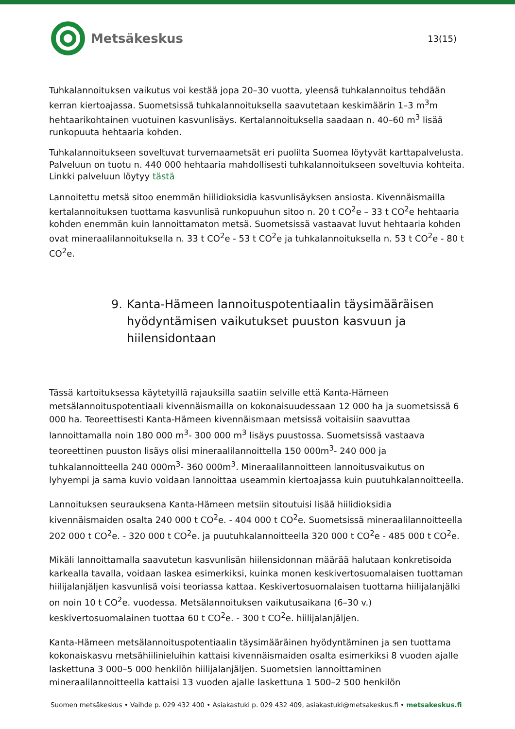Metsäkeskus
13(15)
Tuhkalannoituksen vaikutus voi kestää jopa 20–30 vuotta, yleensä tuhkalannoitus tehdään kerran kiertoajassa. Suometsissä tuhkalannoituksella saavutetaan keskimäärin 1–3 m<sup>3</sup>m hehtaarikohtainen vuotuinen kasvunlisäys. Kertalannoituksella saadaan n. 40–60 m<sup>3</sup> lisää runkopuuta hehtaaria kohden.
Tuhkalannoitukseen soveltuvat turvemaametsät eri puolilta Suomea löytyvät karttapalvelusta. Palveluun on tuotu n. 440 000 hehtaaria mahdollisesti tuhkalannoitukseen soveltuvia kohteita. Linkki palveluun löytyy tästä
Lannoitettu metsä sitoo enemmän hiilidioksidia kasvunlisäyksen ansiosta. Kivennäismailla kertalannoituksen tuottama kasvunlisä runkopuuhun sitoo n. 20 t CO<sup>2</sup>e – 33 t CO<sup>2</sup>e hehtaaria kohden enemmän kuin lannoittamaton metsä. Suometsissä vastaavat luvut hehtaaria kohden ovat mineraalilannoituksella n. 33 t CO<sup>2</sup>e - 53 t CO<sup>2</sup>e ja tuhkalannoituksella n. 53 t CO<sup>2</sup>e - 80 t CO<sup>2</sup>e.
9. Kanta-Hämeen lannoituspotentiaalin täysimääräisen hyödyntämisen vaikutukset puuston kasvuun ja hiilensidontaan
Tässä kartoituksessa käytetyillä rajauksilla saatiin selville että Kanta-Hämeen metsälannoituspotentiaali kivennäismailla on kokonaisuudessaan 12 000 ha ja suometsissä 6 000 ha. Teoreettisesti Kanta-Hämeen kivennäismaan metsissä voitaisiin saavuttaa lannoittamalla noin 180 000 m<sup>3</sup>- 300 000 m<sup>3</sup> lisäys puustossa. Suometsissä vastaava teoreettinen puuston lisäys olisi mineraalilannoittella 150 000m<sup>3</sup>- 240 000 ja tuhkalannoitteella 240 000m<sup>3</sup>- 360 000m<sup>3</sup>. Mineraalilannoitteen lannoitusvaikutus on lyhyempi ja sama kuvio voidaan lannoittaa useammin kiertoajassa kuin puutuhkalannoitteella.
Lannoituksen seurauksena Kanta-Hämeen metsiin sitoutuisi lisää hiilidioksidia kivennäismaiden osalta 240 000 t CO<sup>2</sup>e. - 404 000 t CO<sup>2</sup>e. Suometsissä mineraalilannoitteella 202 000 t CO<sup>2</sup>e. - 320 000 t CO<sup>2</sup>e. ja puutuhkalannoitteella 320 000 t CO<sup>2</sup>e - 485 000 t CO<sup>2</sup>e.
Mikäli lannoittamalla saavutetun kasvunlisän hiilensidonnan määrää halutaan konkretisoida karkealla tavalla, voidaan laskea esimerkiksi, kuinka monen keskivertosuomalaisen tuottaman hiilijalanjäljen kasvunlisä voisi teoriassa kattaa. Keskivertosuomalaisen tuottama hiilijalanjälki on noin 10 t CO<sup>2</sup>e. vuodessa. Metsälannoituksen vaikutusaikana (6–30 v.) keskivertosuomalainen tuottaa 60 t CO<sup>2</sup>e. - 300 t CO<sup>2</sup>e. hiilijalanjäljen.
Kanta-Hämeen metsälannoituspotentiaalin täysimääräinen hyödyntäminen ja sen tuottama kokonaiskasvu metsähiilinieluihin kattaisi kivennäismaiden osalta esimerkiksi 8 vuoden ajalle laskettuna 3 000–5 000 henkilön hiilijalanjäljen. Suometsien lannoittaminen mineraalilannoitteella kattaisi 13 vuoden ajalle laskettuna 1 500–2 500 henkilön
Suomen metsäkeskus • Vaihde p. 029 432 400 • Asiakastuki p. 029 432 409, asiakastuki@metsakeskus.fi • metsakeskus.fi